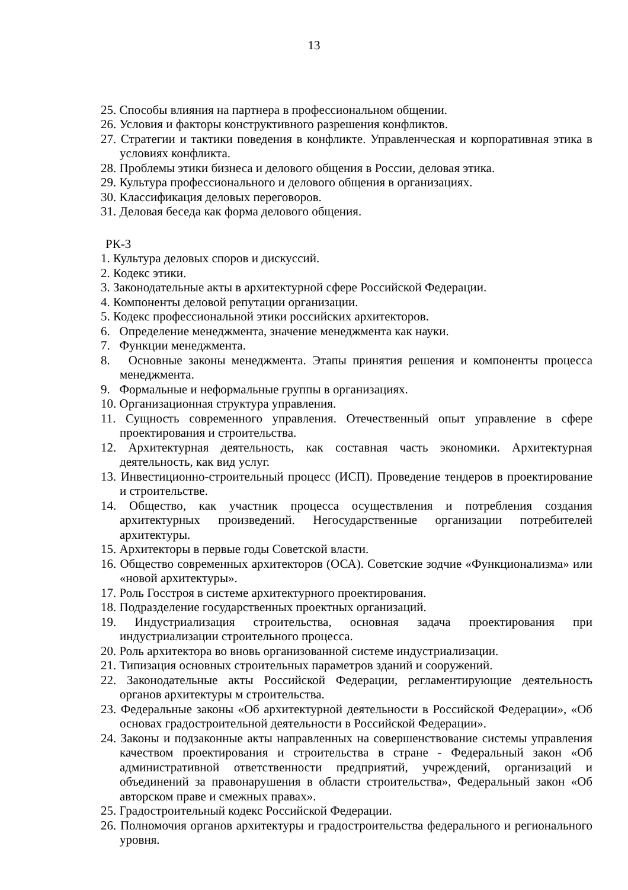13
25. Способы влияния на партнера в профессиональном общении.
26. Условия и факторы конструктивного разрешения конфликтов.
27. Стратегии и тактики поведения в конфликте. Управленческая и корпоративная этика в условиях конфликта.
28. Проблемы этики бизнеса и делового общения в России, деловая этика.
29. Культура профессионального и делового общения в организациях.
30. Классификация деловых переговоров.
31. Деловая беседа как форма делового общения.
РК-3
1. Культура деловых споров и дискуссий.
2. Кодекс этики.
3. Законодательные акты в архитектурной сфере Российской Федерации.
4. Компоненты деловой репутации организации.
5. Кодекс профессиональной этики российских архитекторов.
6. Определение менеджмента, значение менеджмента как науки.
7. Функции менеджмента.
8. Основные законы менеджмента. Этапы принятия решения и компоненты процесса менеджмента.
9. Формальные и неформальные группы в организациях.
10. Организационная структура управления.
11. Сущность современного управления. Отечественный опыт управление в сфере проектирования и строительства.
12. Архитектурная деятельность, как составная часть экономики. Архитектурная деятельность, как вид услуг.
13. Инвестиционно-строительный процесс (ИСП). Проведение тендеров в проектирование и строительстве.
14. Общество, как участник процесса осуществления и потребления создания архитектурных произведений. Негосударственные организации потребителей архитектуры.
15. Архитекторы в первые годы Советской власти.
16. Общество современных архитекторов (ОСА). Советские зодчие «Функционализма» или «новой архитектуры».
17. Роль Госстроя в системе архитектурного проектирования.
18. Подразделение государственных проектных организаций.
19. Индустриализация строительства, основная задача проектирования при индустриализации строительного процесса.
20. Роль архитектора во вновь организованной системе индустриализации.
21. Типизация основных строительных параметров зданий и сооружений.
22. Законодательные акты Российской Федерации, регламентирующие деятельность органов архитектуры м строительства.
23. Федеральные законы «Об архитектурной деятельности в Российской Федерации», «Об основах градостроительной деятельности в Российской Федерации».
24. Законы и подзаконные акты направленных на совершенствование системы управления качеством проектирования и строительства в стране - Федеральный закон «Об административной ответственности предприятий, учреждений, организаций и объединений за правонарушения в области строительства», Федеральный закон «Об авторском праве и смежных правах».
25. Градостроительный кодекс Российской Федерации.
26. Полномочия органов архитектуры и градостроительства федерального и регионального уровня.